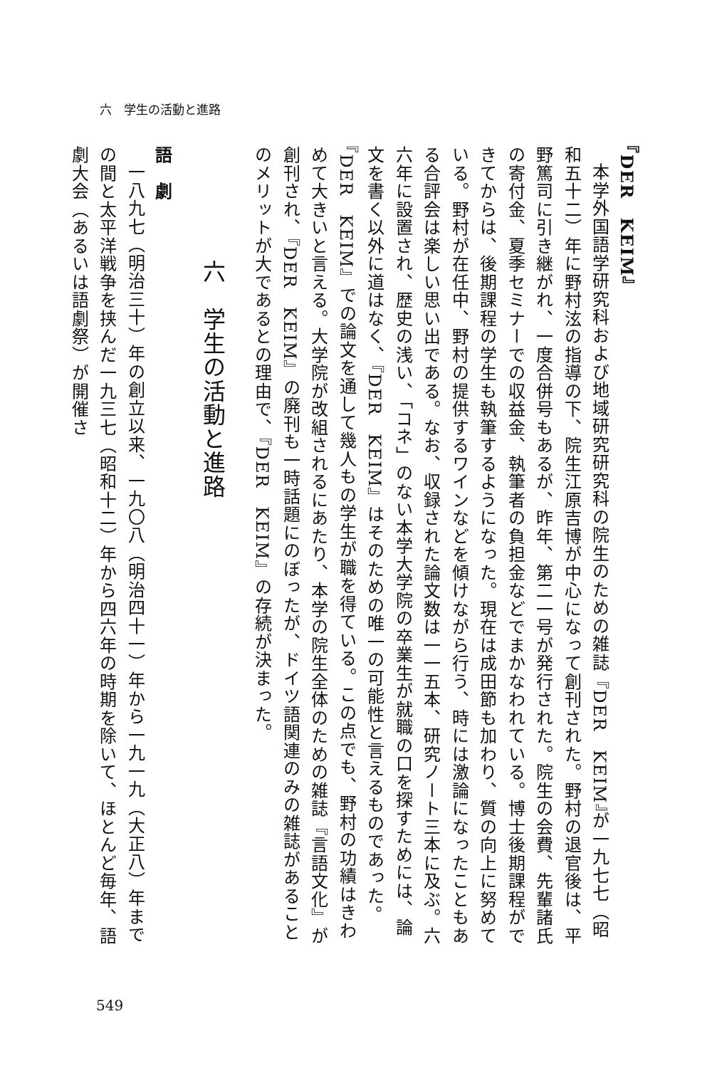六　学生の活動と進路
『DER　KEIM』
本学外国語学研究科および地域研究研究科の院生のための雑誌『DER　KEIM』が一九七七（昭和五十二）年に野村泫の指導の下、院生江原吉博が中心になって創刊された。野村の退官後は、平野篤司に引き継がれ、一度合併号もあるが、昨年、第二一号が発行された。院生の会費、先輩諸氏の寄付金、夏季セミナーでの収益金、執筆者の負担金などでまかなわれている。博士後期課程ができてからは、後期課程の学生も執筆するようになった。現在は成田節も加わり、質の向上に努めている。野村が在任中、野村の提供するワインなどを傾けながら行う、時には激論になったこともある合評会は楽しい思い出である。なお、収録された論文数は一一五本、研究ノート三本に及ぶ。六六年に設置され、歴史の浅い、「コネ」のない本学大学院の卒業生が就職の口を探すためには、論文を書く以外に道はなく、『DER　KEIM』はそのための唯一の可能性と言えるものであった。『DER　KEIM』での論文を通して幾人もの学生が職を得ている。この点でも、野村の功績はきわめて大きいと言える。大学院が改組されるにあたり、本学の院生全体のための雑誌『言語文化』が創刊され、『DER　KEIM』の廃刊も一時話題にのぼったが、ドイツ語関連のみの雑誌があることのメリットが大であるとの理由で、『DER　KEIM』の存続が決まった。
六　学生の活動と進路
語　劇
一八九七（明治三十）年の創立以来、一九〇八（明治四十一）年から一九一九（大正八）年までの間と太平洋戦争を挟んだ一九三七（昭和十二）年から四六年の時期を除いて、ほとんど毎年、語劇大会（あるいは語劇祭）が開催さ
549